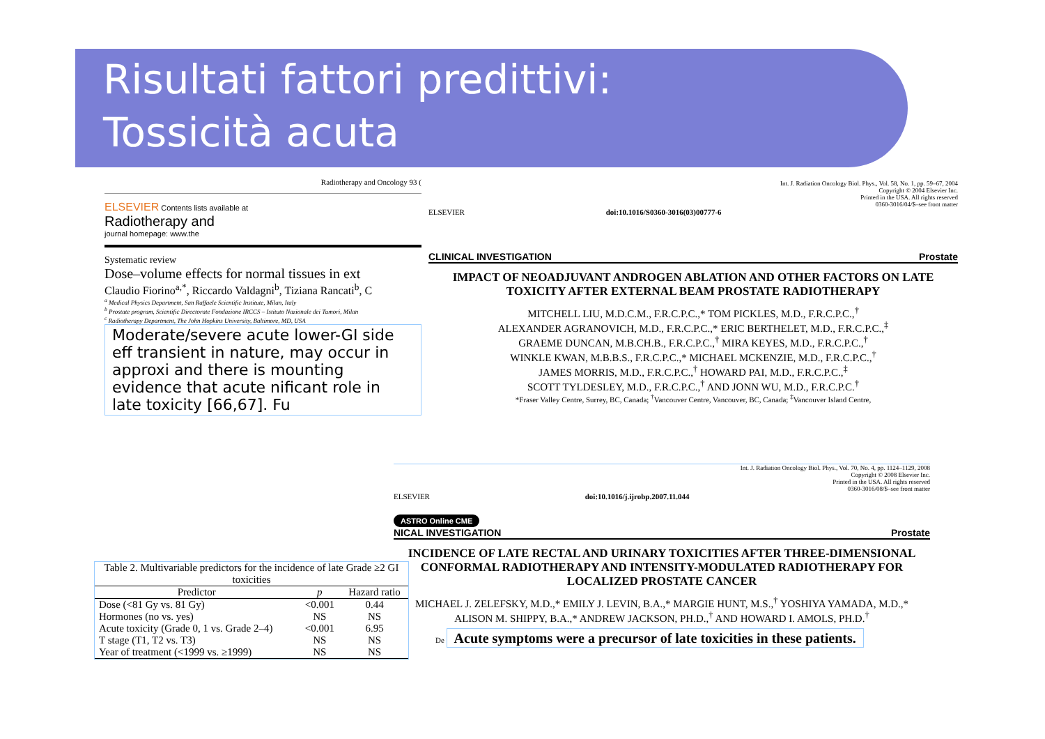Risultati fattori predittivi:
Tossicità acuta
Radiotherapy and Oncology 93 (
ELSEVIER Contents lists available at
Radiotherapy and
journal homepage: www.the
Systematic review
Dose–volume effects for normal tissues in ext
Claudio Fiorino<sup>a,*</sup>, Riccardo Valdagni<sup>b</sup>, Tiziana Rancati<sup>b</sup>, C
<sup>a</sup> Medical Physics Department, San Raffaele Scientific Institute, Milan, Italy
<sup>b</sup> Prostate program, Scientific Directorate Fondazione IRCCS – Istituto Nazionale dei Tumori, Milan
<sup>c</sup> Radiotherapy Department, The John Hopkins University, Baltimore, MD, USA
Moderate/severe acute lower-GI side eff transient in nature, may occur in approxi and there is mounting evidence that acute nificant role in late toxicity [66,67]. Fu
Int. J. Radiation Oncology Biol. Phys., Vol. 58, No. 1, pp. 59–67, 2004
Copyright © 2004 Elsevier Inc.
Printed in the USA. All rights reserved
0360-3016/04/$–see front matter
ELSEVIER doi:10.1016/S0360-3016(03)00777-6
CLINICAL INVESTIGATION Prostate
IMPACT OF NEOADJUVANT ANDROGEN ABLATION AND OTHER FACTORS ON LATE TOXICITY AFTER EXTERNAL BEAM PROSTATE RADIOTHERAPY
MITCHELL LIU, M.D.C.M., F.R.C.P.C.,* TOM PICKLES, M.D., F.R.C.P.C.,<sup>†</sup>
ALEXANDER AGRANOVICH, M.D., F.R.C.P.C.,* ERIC BERTHELET, M.D., F.R.C.P.C.,<sup>‡</sup>
GRAEME DUNCAN, M.B.CH.B., F.R.C.P.C.,<sup>†</sup> MIRA KEYES, M.D., F.R.C.P.C.,<sup>†</sup>
WINKLE KWAN, M.B.B.S., F.R.C.P.C.,* MICHAEL MCKENZIE, M.D., F.R.C.P.C.,<sup>†</sup>
JAMES MORRIS, M.D., F.R.C.P.C.,<sup>†</sup> HOWARD PAI, M.D., F.R.C.P.C.,<sup>‡</sup>
SCOTT TYLDESLEY, M.D., F.R.C.P.C.,<sup>†</sup> AND JONN WU, M.D., F.R.C.P.C.<sup>†</sup>
*Fraser Valley Centre, Surrey, BC, Canada; <sup>†</sup>Vancouver Centre, Vancouver, BC, Canada; <sup>‡</sup>Vancouver Island Centre,
Int. J. Radiation Oncology Biol. Phys., Vol. 70, No. 4, pp. 1124–1129, 2008
Copyright © 2008 Elsevier Inc.
Printed in the USA. All rights reserved
0360-3016/08/$–see front matter
ELSEVIER doi:10.1016/j.ijrobp.2007.11.044
ASTRO Online CME
NICAL INVESTIGATION Prostate
INCIDENCE OF LATE RECTAL AND URINARY TOXICITIES AFTER THREE-DIMENSIONAL CONFORMAL RADIOTHERAPY AND INTENSITY-MODULATED RADIOTHERAPY FOR LOCALIZED PROSTATE CANCER
MICHAEL J. ZELEFSKY, M.D.,* EMILY J. LEVIN, B.A.,* MARGIE HUNT, M.S.,<sup>†</sup> YOSHIYA YAMADA, M.D.,*
ALISON M. SHIPPY, B.A.,* ANDREW JACKSON, PH.D.,<sup>†</sup> AND HOWARD I. AMOLS, PH.D.<sup>†</sup>
De Acute symptoms were a precursor of late toxicities in these patients.
Table 2. Multivariable predictors for the incidence of late Grade ≥2 GI toxicities
| Predictor | p | Hazard ratio |
| --- | --- | --- |
| Dose (<81 Gy vs. 81 Gy) | <0.001 | 0.44 |
| Hormones (no vs. yes) | NS | NS |
| Acute toxicity (Grade 0, 1 vs. Grade 2–4) | <0.001 | 6.95 |
| T stage (T1, T2 vs. T3) | NS | NS |
| Year of treatment (<1999 vs. ≥1999) | NS | NS |